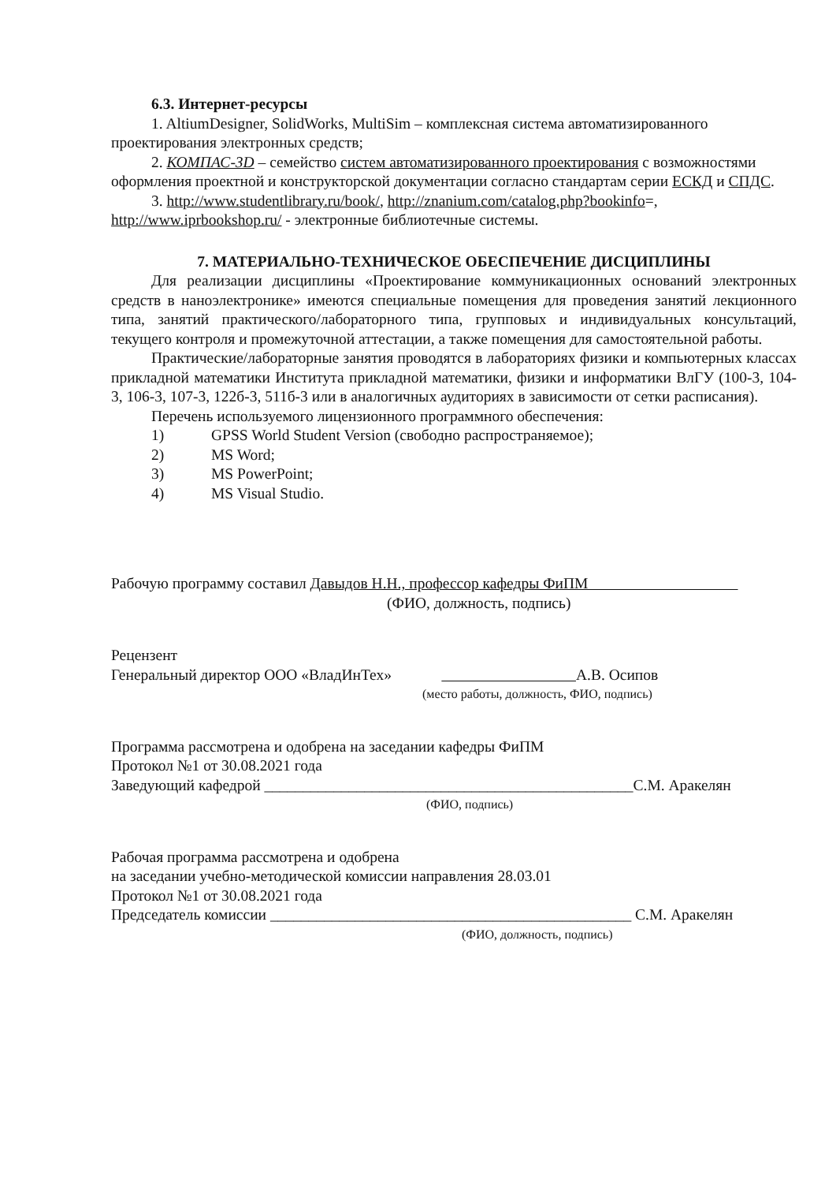6.3. Интернет-ресурсы
1. AltiumDesigner, SolidWorks, MultiSim – комплексная система автоматизированного проектирования электронных средств;
2. КОМПАС-3D – семейство систем автоматизированного проектирования с возможностями оформления проектной и конструкторской документации согласно стандартам серии ЕСКД и СПДС.
3. http://www.studentlibrary.ru/book/, http://znanium.com/catalog.php?bookinfo=, http://www.iprbookshop.ru/ - электронные библиотечные системы.
7. МАТЕРИАЛЬНО-ТЕХНИЧЕСКОЕ ОБЕСПЕЧЕНИЕ ДИСЦИПЛИНЫ
Для реализации дисциплины «Проектирование коммуникационных оснований электронных средств в наноэлектронике» имеются специальные помещения для проведения занятий лекционного типа, занятий практического/лабораторного типа, групповых и индивидуальных консультаций, текущего контроля и промежуточной аттестации, а также помещения для самостоятельной работы.
Практические/лабораторные занятия проводятся в лабораториях физики и компьютерных классах прикладной математики Института прикладной математики, физики и информатики ВлГУ (100-3, 104-3, 106-3, 107-3, 122б-3, 511б-3 или в аналогичных аудиториях в зависимости от сетки расписания).
Перечень используемого лицензионного программного обеспечения:
1) GPSS World Student Version (свободно распространяемое);
2) MS Word;
3) MS PowerPoint;
4) MS Visual Studio.
Рабочую программу составил Давыдов Н.Н., профессор кафедры ФиПМ
(ФИО, должность, подпись)
Рецензент
Генеральный директор ООО «ВладИнТех» А.В. Осипов
(место работы, должность, ФИО, подпись)
Программа рассмотрена и одобрена на заседании кафедры ФиПМ
Протокол №1 от 30.08.2021 года
Заведующий кафедрой ________________________________________________С.М. Аракелян
(ФИО, подпись)
Рабочая программа рассмотрена и одобрена
на заседании учебно-методической комиссии направления 28.03.01
Протокол №1 от 30.08.2021 года
Председатель комиссии _______________________________________________ С.М. Аракелян
(ФИО, должность, подпись)